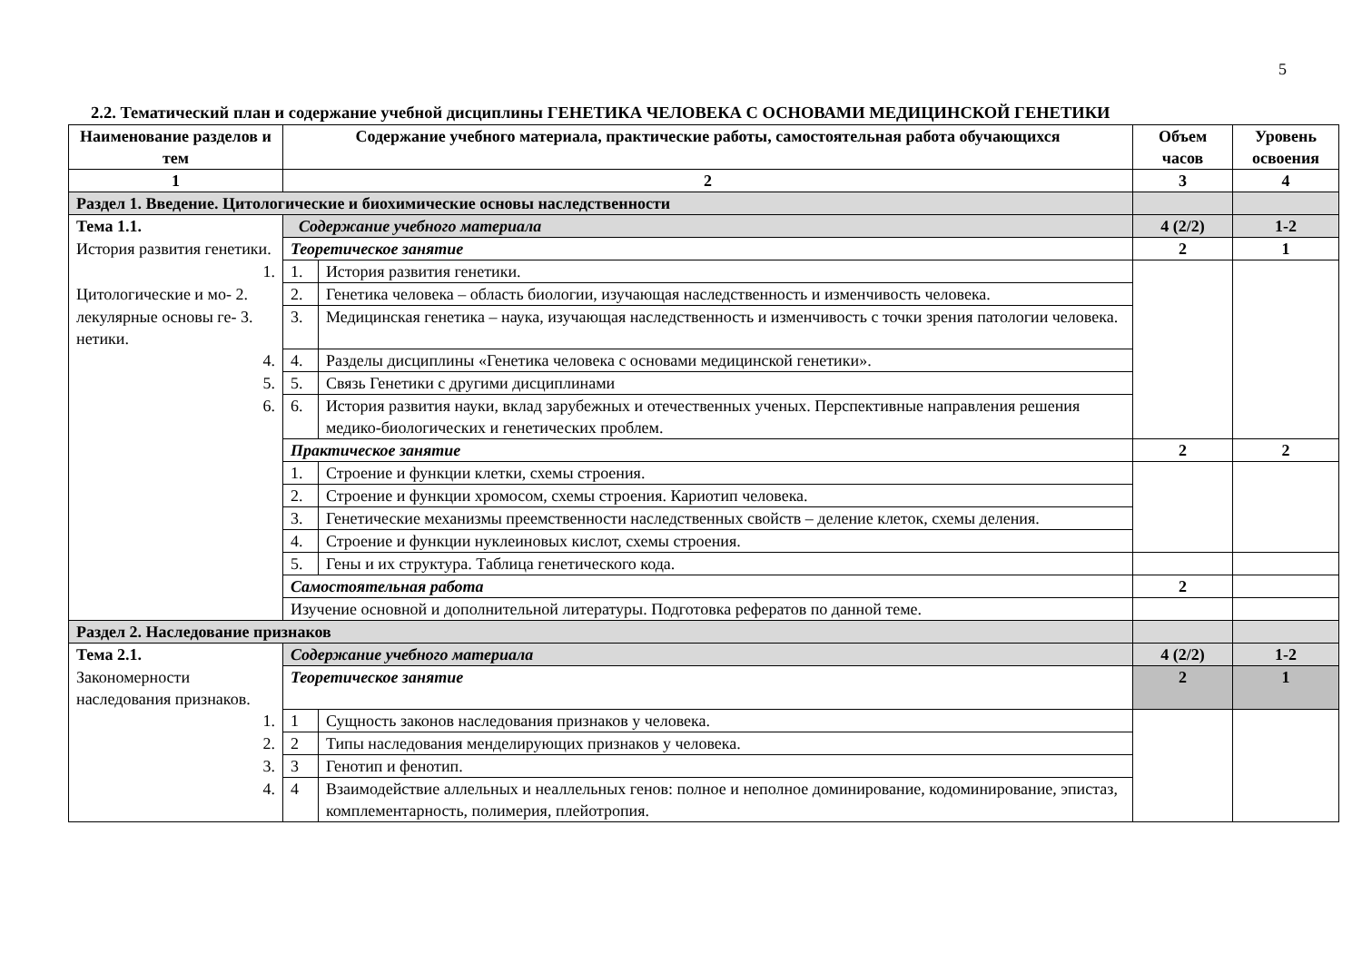5
2.2. Тематический план и содержание учебной дисциплины ГЕНЕТИКА ЧЕЛОВЕКА С ОСНОВАМИ МЕДИЦИНСКОЙ ГЕНЕТИКИ
| Наименование разделов и тем | Содержание учебного материала, практические работы, самостоятельная работа обучающихся | | Объем часов | Уровень освоения |
| --- | --- | --- | --- | --- |
| 1 | 2 | | 3 | 4 |
| Раздел 1. Введение. Цитологические и биохимические основы наследственности | | | | |
| Тема 1.1. | Содержание учебного материала | | 4 (2/2) | 1-2 |
| История развития генетики. | Теоретическое занятие | | 2 | 1 |
| 1. | 1. | История развития генетики. | | |
| Цитологические и мо- 2. | 2. | Генетика человека – область биологии, изучающая наследственность и изменчивость человека. | | |
| лекулярные основы ге- 3. нетики. | 3. | Медицинская генетика – наука, изучающая наследственность и изменчивость с точки зрения патологии человека. | | |
| 4. | 4. | Разделы дисциплины «Генетика человека с основами медицинской генетики». | | |
| 5. | 5. | Связь Генетики с другими дисциплинами | | |
| 6. | 6. | История развития науки, вклад зарубежных и отечественных ученых. Перспективные направления решения медико-биологических и генетических проблем. | | |
| | Практическое занятие | | 2 | 2 |
| | 1. | Строение и функции клетки, схемы строения. | | |
| | 2. | Строение и функции хромосом, схемы строения. Кариотип человека. | | |
| | 3. | Генетические механизмы преемственности наследственных свойств – деление клеток, схемы деления. | | |
| | 4. | Строение и функции нуклеиновых кислот, схемы строения. | | |
| | 5. | Гены и их структура. Таблица генетического кода. | | |
| | Самостоятельная работа | | 2 | |
| | Изучение основной и дополнительной литературы. Подготовка рефератов по данной теме. | | | |
| Раздел 2. Наследование признаков | | | | |
| Тема 2.1. | Содержание учебного материала | | 4 (2/2) | 1-2 |
| Закономерности наследования признаков. | Теоретическое занятие | | 2 | 1 |
| 1. | 1 | Сущность законов наследования признаков у человека. | | |
| 2. | 2 | Типы наследования менделирующих признаков у человека. | | |
| 3. | 3 | Генотип и фенотип. | | |
| 4. | 4 | Взаимодействие аллельных и неаллельных генов: полное и неполное доминирование, кодоминирование, эпистаз, комплементарность, полимерия, плейотропия. | | |